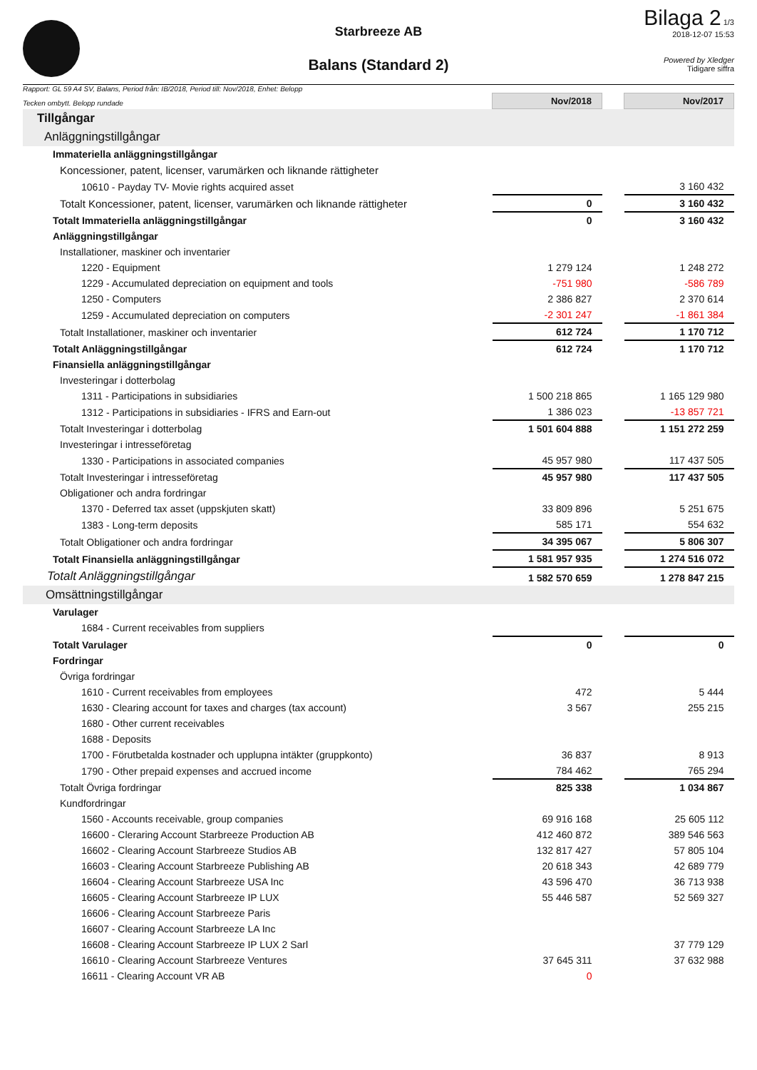Starbreeze AB
Balans (Standard 2)
Bilaga 2 1/3
2018-12-07 15:53
Powered by Xledger
Tidigare siffra
Rapport: GL 59 A4 SV, Balans, Period från: IB/2018, Period till: Nov/2018, Enhet: Belopp
| Tecken ombytt. Belopp rundade | Nov/2018 | | Nov/2017 |
| Tillgångar | | | |
| Anläggningstillgångar | | | |
| Immateriella anläggningstillgångar | | | |
| Koncessioner, patent, licenser, varumärken och liknande rättigheter | | | |
| 10610 - Payday TV- Movie rights acquired asset | | | 3 160 432 |
| Totalt Koncessioner, patent, licenser, varumärken och liknande rättigheter | 0 | | 3 160 432 |
| Totalt Immateriella anläggningstillgångar | 0 | | 3 160 432 |
| Anläggningstillgångar | | | |
| Installationer, maskiner och inventarier | | | |
| 1220 - Equipment | 1 279 124 | | 1 248 272 |
| 1229 - Accumulated depreciation on equipment and tools | -751 980 | | -586 789 |
| 1250 - Computers | 2 386 827 | | 2 370 614 |
| 1259 - Accumulated depreciation on computers | -2 301 247 | | -1 861 384 |
| Totalt Installationer, maskiner och inventarier | 612 724 | | 1 170 712 |
| Totalt Anläggningstillgångar | 612 724 | | 1 170 712 |
| Finansiella anläggningstillgångar | | | |
| Investeringar i dotterbolag | | | |
| 1311 - Participations in subsidiaries | 1 500 218 865 | | 1 165 129 980 |
| 1312 - Participations in subsidiaries - IFRS and Earn-out | 1 386 023 | | -13 857 721 |
| Totalt Investeringar i dotterbolag | 1 501 604 888 | | 1 151 272 259 |
| Investeringar i intresseföretag | | | |
| 1330 - Participations in associated companies | 45 957 980 | | 117 437 505 |
| Totalt Investeringar i intresseföretag | 45 957 980 | | 117 437 505 |
| Obligationer och andra fordringar | | | |
| 1370 - Deferred tax asset (uppskjuten skatt) | 33 809 896 | | 5 251 675 |
| 1383 - Long-term deposits | 585 171 | | 554 632 |
| Totalt Obligationer och andra fordringar | 34 395 067 | | 5 806 307 |
| Totalt Finansiella anläggningstillgångar | 1 581 957 935 | | 1 274 516 072 |
| Totalt Anläggningstillgångar | 1 582 570 659 | | 1 278 847 215 |
| Omsättningstillgångar | | | |
| Varulager | | | |
| 1684 - Current receivables from suppliers | | | |
| Totalt Varulager | 0 | | 0 |
| Fordringar | | | |
| Övriga fordringar | | | |
| 1610 - Current receivables from employees | 472 | | 5 444 |
| 1630 - Clearing account for taxes and charges (tax account) | 3 567 | | 255 215 |
| 1680 - Other current receivables | | | |
| 1688 - Deposits | | | |
| 1700 - Förutbetalda kostnader och upplupna intäkter (gruppkonto) | 36 837 | | 8 913 |
| 1790 - Other prepaid expenses and accrued income | 784 462 | | 765 294 |
| Totalt Övriga fordringar | 825 338 | | 1 034 867 |
| Kundfordringar | | | |
| 1560 - Accounts receivable, group companies | 69 916 168 | | 25 605 112 |
| 16600 - Cleraring Account Starbreeze Production AB | 412 460 872 | | 389 546 563 |
| 16602 - Clearing Account Starbreeze Studios AB | 132 817 427 | | 57 805 104 |
| 16603 - Clearing Account Starbreeze Publishing AB | 20 618 343 | | 42 689 779 |
| 16604 - Clearing Account Starbreeze USA Inc | 43 596 470 | | 36 713 938 |
| 16605 - Clearing Account Starbreeze IP LUX | 55 446 587 | | 52 569 327 |
| 16606 - Clearing Account Starbreeze Paris | | | |
| 16607 - Clearing Account Starbreeze LA Inc | | | |
| 16608 - Clearing Account Starbreeze IP LUX 2 Sarl | | | 37 779 129 |
| 16610 - Clearing Account Starbreeze Ventures | 37 645 311 | | 37 632 988 |
| 16611 - Clearing Account VR AB | 0 | | |